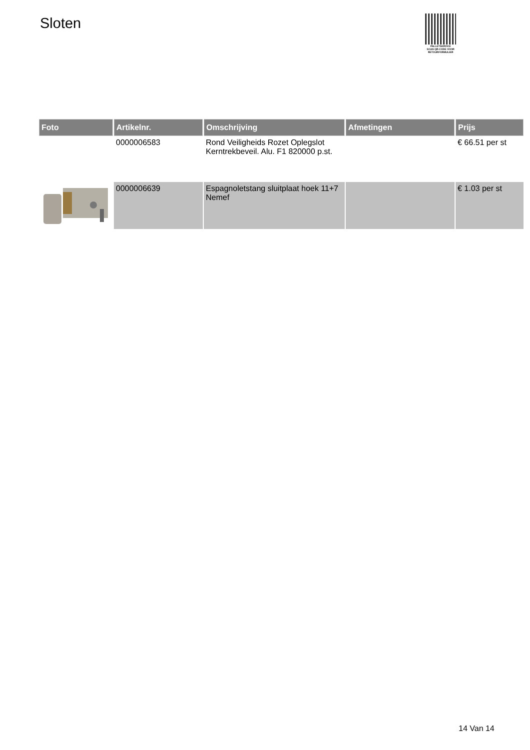Sloten
PALLETSERVICE
SCAN QR-CODE VOOR
RETOURFORMULIER
| Foto | Artikelnr. | Omschrijving | Afmetingen | Prijs |
| --- | --- | --- | --- | --- |
| | 0000006583 | Rond Veiligheids Rozet Oplegslot Kerntrekbeveil. Alu. F1 820000 p.st. | | € 66.51 per st |
| | 0000006639 | Espagnoletstang sluitplaat hoek 11+7 Nemef | | € 1.03 per st |
14 Van 14